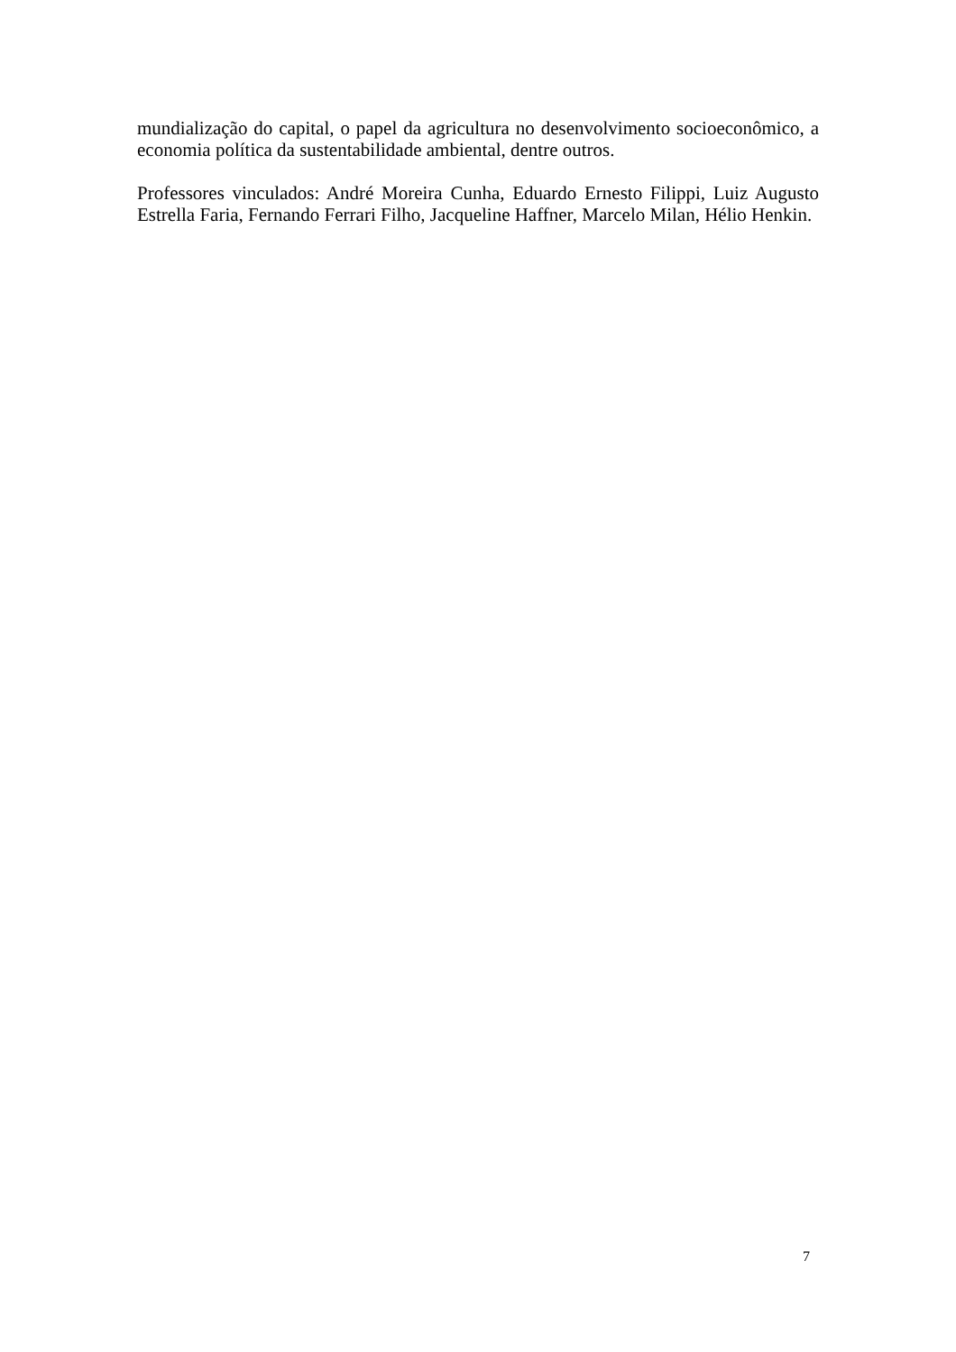mundialização do capital, o papel da agricultura no desenvolvimento socioeconômico, a economia política da sustentabilidade ambiental, dentre outros.
Professores vinculados: André Moreira Cunha, Eduardo Ernesto Filippi, Luiz Augusto Estrella Faria, Fernando Ferrari Filho, Jacqueline Haffner, Marcelo Milan, Hélio Henkin.
7